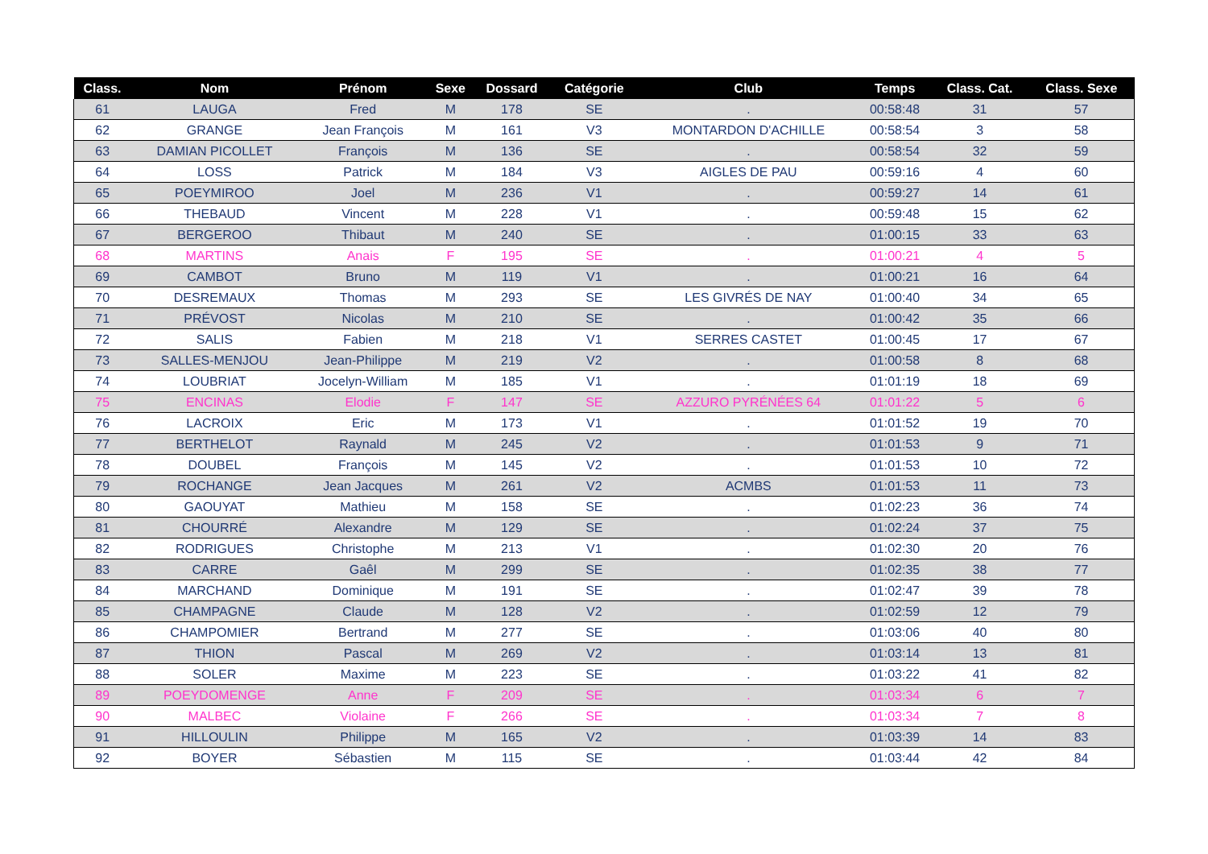| Class. | Nom | Prénom | Sexe | Dossard | Catégorie | Club | Temps | Class. Cat. | Class. Sexe |
| --- | --- | --- | --- | --- | --- | --- | --- | --- | --- |
| 61 | LAUGA | Fred | M | 178 | SE | . | 00:58:48 | 31 | 57 |
| 62 | GRANGE | Jean François | M | 161 | V3 | MONTARDON D'ACHILLE | 00:58:54 | 3 | 58 |
| 63 | DAMIAN PICOLLET | François | M | 136 | SE | . | 00:58:54 | 32 | 59 |
| 64 | LOSS | Patrick | M | 184 | V3 | AIGLES DE PAU | 00:59:16 | 4 | 60 |
| 65 | POEYMIROO | Joel | M | 236 | V1 | . | 00:59:27 | 14 | 61 |
| 66 | THEBAUD | Vincent | M | 228 | V1 | . | 00:59:48 | 15 | 62 |
| 67 | BERGEROO | Thibaut | M | 240 | SE | . | 01:00:15 | 33 | 63 |
| 68 | MARTINS | Anais | F | 195 | SE | . | 01:00:21 | 4 | 5 |
| 69 | CAMBOT | Bruno | M | 119 | V1 | . | 01:00:21 | 16 | 64 |
| 70 | DESREMAUX | Thomas | M | 293 | SE | LES GIVRÉS DE NAY | 01:00:40 | 34 | 65 |
| 71 | PRÉVOST | Nicolas | M | 210 | SE | . | 01:00:42 | 35 | 66 |
| 72 | SALIS | Fabien | M | 218 | V1 | SERRES CASTET | 01:00:45 | 17 | 67 |
| 73 | SALLES-MENJOU | Jean-Philippe | M | 219 | V2 | . | 01:00:58 | 8 | 68 |
| 74 | LOUBRIAT | Jocelyn-William | M | 185 | V1 | . | 01:01:19 | 18 | 69 |
| 75 | ENCINAS | Elodie | F | 147 | SE | AZZURO PYRÉNÉES 64 | 01:01:22 | 5 | 6 |
| 76 | LACROIX | Eric | M | 173 | V1 | . | 01:01:52 | 19 | 70 |
| 77 | BERTHELOT | Raynald | M | 245 | V2 | . | 01:01:53 | 9 | 71 |
| 78 | DOUBEL | François | M | 145 | V2 | . | 01:01:53 | 10 | 72 |
| 79 | ROCHANGE | Jean Jacques | M | 261 | V2 | ACMBS | 01:01:53 | 11 | 73 |
| 80 | GAOUYAT | Mathieu | M | 158 | SE | . | 01:02:23 | 36 | 74 |
| 81 | CHOURRÉ | Alexandre | M | 129 | SE | . | 01:02:24 | 37 | 75 |
| 82 | RODRIGUES | Christophe | M | 213 | V1 | . | 01:02:30 | 20 | 76 |
| 83 | CARRE | Gaêl | M | 299 | SE | . | 01:02:35 | 38 | 77 |
| 84 | MARCHAND | Dominique | M | 191 | SE | . | 01:02:47 | 39 | 78 |
| 85 | CHAMPAGNE | Claude | M | 128 | V2 | . | 01:02:59 | 12 | 79 |
| 86 | CHAMPOMIER | Bertrand | M | 277 | SE | . | 01:03:06 | 40 | 80 |
| 87 | THION | Pascal | M | 269 | V2 | . | 01:03:14 | 13 | 81 |
| 88 | SOLER | Maxime | M | 223 | SE | . | 01:03:22 | 41 | 82 |
| 89 | POEYDOMENGE | Anne | F | 209 | SE | . | 01:03:34 | 6 | 7 |
| 90 | MALBEC | Violaine | F | 266 | SE | . | 01:03:34 | 7 | 8 |
| 91 | HILLOULIN | Philippe | M | 165 | V2 | . | 01:03:39 | 14 | 83 |
| 92 | BOYER | Sébastien | M | 115 | SE | . | 01:03:44 | 42 | 84 |